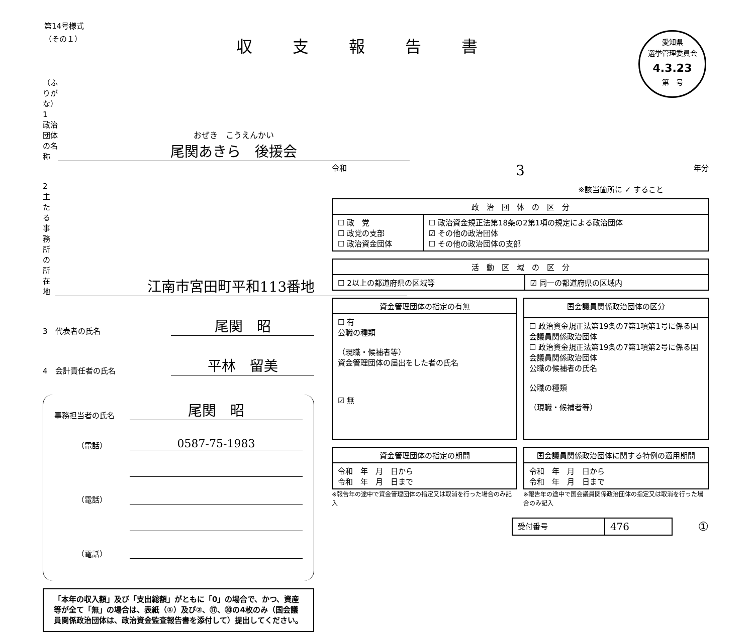第14号様式
（その１）
収支報告書
愛知県
選挙管理委員会
4.3.23
第　号
（ふりがな）
1　政治団体の名称
おぜき　こうえんかい
尾関あきら　後援会
2　主たる事務所の所在地
江南市宮田町平和113番地
3　代表者の氏名
尾関　昭
4　会計責任者の氏名
平林　留美
事務担当者の氏名
尾関　昭
（電話）
0587-75-1983
（電話）
（電話）
「本年の収入額」及び「支出総額」がともに「0」の場合で、かつ、資産等が全て「無」の場合は、表紙（①）及び②、⑰、⑳の4枚のみ（国会議員関係政治団体は、政治資金監査報告書を添付して）提出してください。
令和 3 年分
※該当箇所に ✓ すること
| 政 治 団 体 の 区 分 | |
| --- | --- |
| ☐ 政 党 ☐ 政党の支部 ☐ 政治資金団体 | ☐ 政治資金規正法第18条の2第1項の規定による政治団体 ☑ その他の政治団体 ☐ その他の政治団体の支部 |
| 活 動 区 域 の 区 分 | |
| --- | --- |
| ☐ 2以上の都道府県の区域等 | ☑ 同一の都道府県の区域内 |
| 資金管理団体の指定の有無 |
| --- |
| ☐ 有 公職の種類 （現職・候補者等） 資金管理団体の届出をした者の氏名 ☑ 無 |
| 国会議員関係政治団体の区分 |
| --- |
| ☐ 政治資金規正法第19条の7第1項第1号に係る国会議員関係政治団体 ☐ 政治資金規正法第19条の7第1項第2号に係る国会議員関係政治団体 公職の候補者の氏名 公職の種類 （現職・候補者等） |
| 資金管理団体の指定の期間 |
| --- |
| 令和 年 月 日から 令和 年 月 日まで |
※報告年の途中で資金管理団体の指定又は取消を行った場合のみ記入
| 国会議員関係政治団体に関する特例の適用期間 |
| --- |
| 令和 年 月 日から 令和 年 月 日まで |
※報告年の途中で国会議員関係政治団体の指定又は取消を行った場合のみ記入
| 受付番号 | 476 |
①